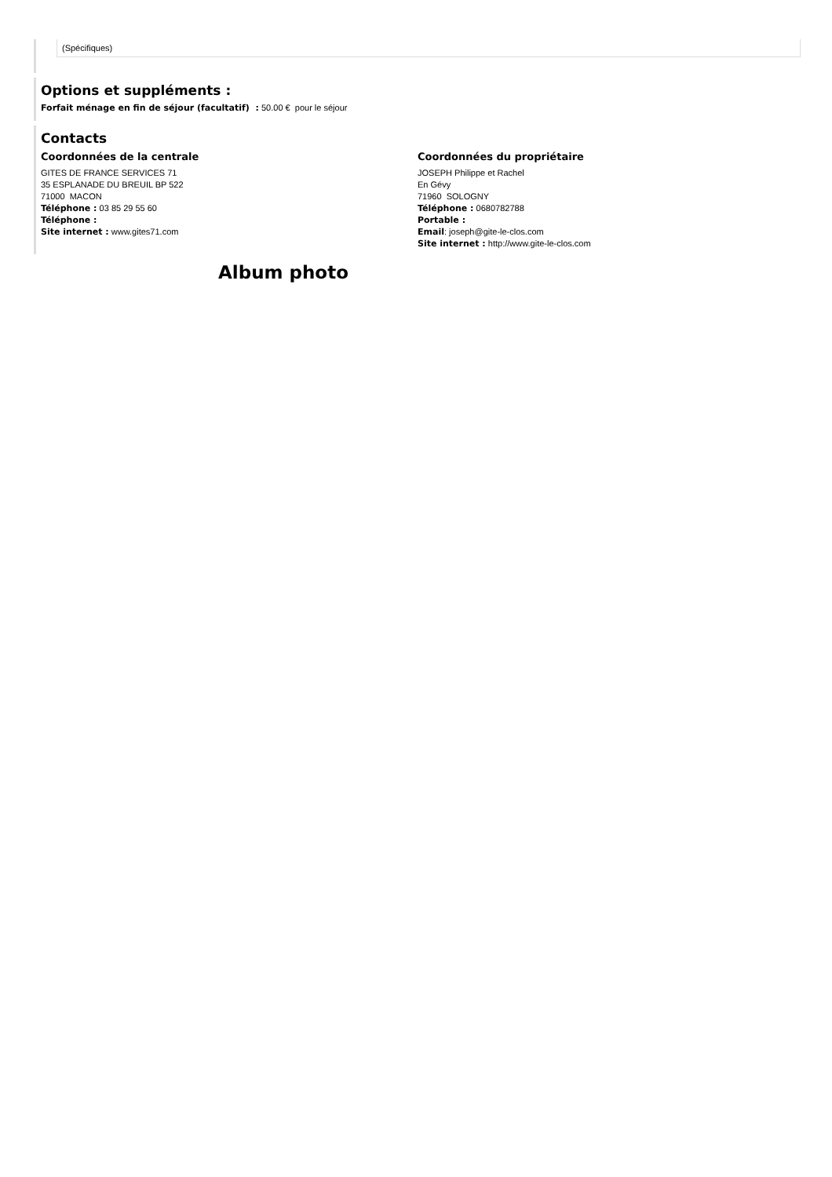(Spécifiques)
Options et suppléments :
Forfait ménage en fin de séjour (facultatif) : 50.00 € pour le séjour
Contacts
Coordonnées de la centrale
GITES DE FRANCE SERVICES 71
35 ESPLANADE DU BREUIL BP 522
71000 MACON
Téléphone : 03 85 29 55 60
Téléphone :
Site internet : www.gites71.com
Coordonnées du propriétaire
JOSEPH Philippe et Rachel
En Gévy
71960 SOLOGNY
Téléphone : 0680782788
Portable :
Email: joseph@gite-le-clos.com
Site internet : http://www.gite-le-clos.com
Album photo